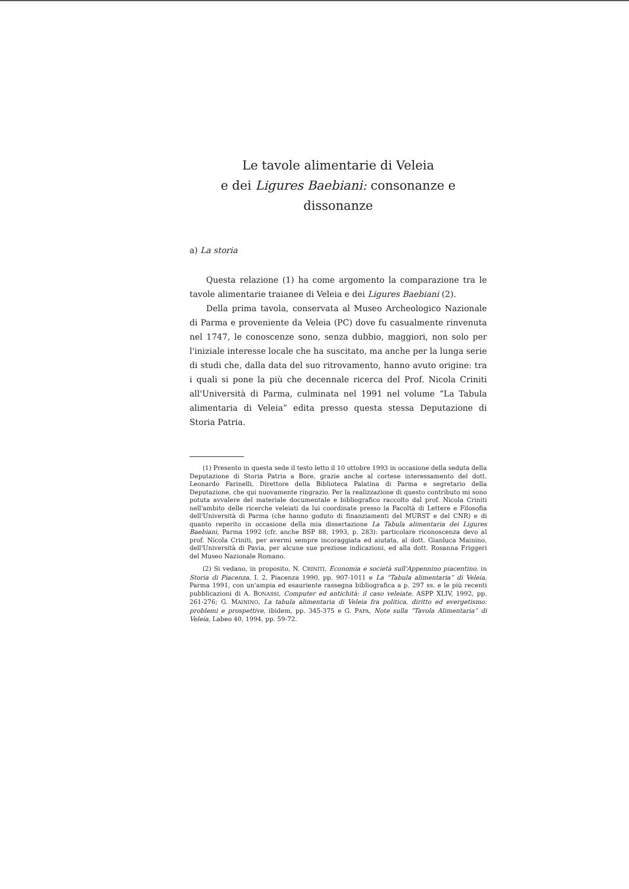Le tavole alimentarie di Veleia
e dei Ligures Baebiani: consonanze e dissonanze
a) La storia
Questa relazione (1) ha come argomento la comparazione tra le tavole alimentarie traianee di Veleia e dei Ligures Baebiani (2).
Della prima tavola, conservata al Museo Archeologico Nazionale di Parma e proveniente da Veleia (PC) dove fu casualmente rinvenuta nel 1747, le conoscenze sono, senza dubbio, maggiori, non solo per l'iniziale interesse locale che ha suscitato, ma anche per la lunga serie di studi che, dalla data del suo ritrovamento, hanno avuto origine: tra i quali si pone la più che decennale ricerca del Prof. Nicola Criniti all'Università di Parma, culminata nel 1991 nel volume “La Tabula alimentaria di Veleia” edita presso questa stessa Deputazione di Storia Patria.
(1) Presento in questa sede il testo letto il 10 ottobre 1993 in occasione della seduta della Deputazione di Storia Patria a Bore, grazie anche al cortese interessamento del dott. Leonardo Farinelli, Direttore della Biblioteca Palatina di Parma e segretario della Deputazione, che qui nuovamente ringrazio. Per la realizzazione di questo contributo mi sono potuta avvalere del materiale documentale e bibliografico raccolto dal prof. Nicola Criniti nell'ambito delle ricerche veleiati da lui coordinate presso la Facoltà di Lettere e Filosofia dell'Università di Parma (che hanno goduto di finanziamenti del MURST e del CNR) e di quanto reperito in occasione della mia dissertazione La Tabula alimentaria dei Ligures Baebiani, Parma 1992 (cfr. anche BSP 88, 1993, p. 283): particolare riconoscenza devo al prof. Nicola Criniti, per avermi sempre incoraggiata ed aiutata, al dott. Gianluca Mainino, dell'Università di Pavia, per alcune sue preziose indicazioni, ed alla dott. Rosanna Friggeri del Museo Nazionale Romano.
(2) Si vedano, in proposito, N. CRINITI, Economia e società sull'Appennino piacentino, in Storia di Piacenza, I. 2, Piacenza 1990, pp. 907-1011 e La “Tabula alimentaria” di Veleia, Parma 1991, con un'ampia ed esauriente rassegna bibliografica a p. 297 ss. e le più recenti pubblicazioni di A. BONASSI, Computer ed antichità: il caso veleiate, ASPP XLIV, 1992, pp. 261-276; G. MAININO, La tabula alimentaria di Veleia fra politica, diritto ed evergetismo: problemi e prospettive, ibidem, pp. 345-375 e G. PAPA, Note sulla “Tavola Alimentaria” di Veleia, Labeo 40, 1994, pp. 59-72.